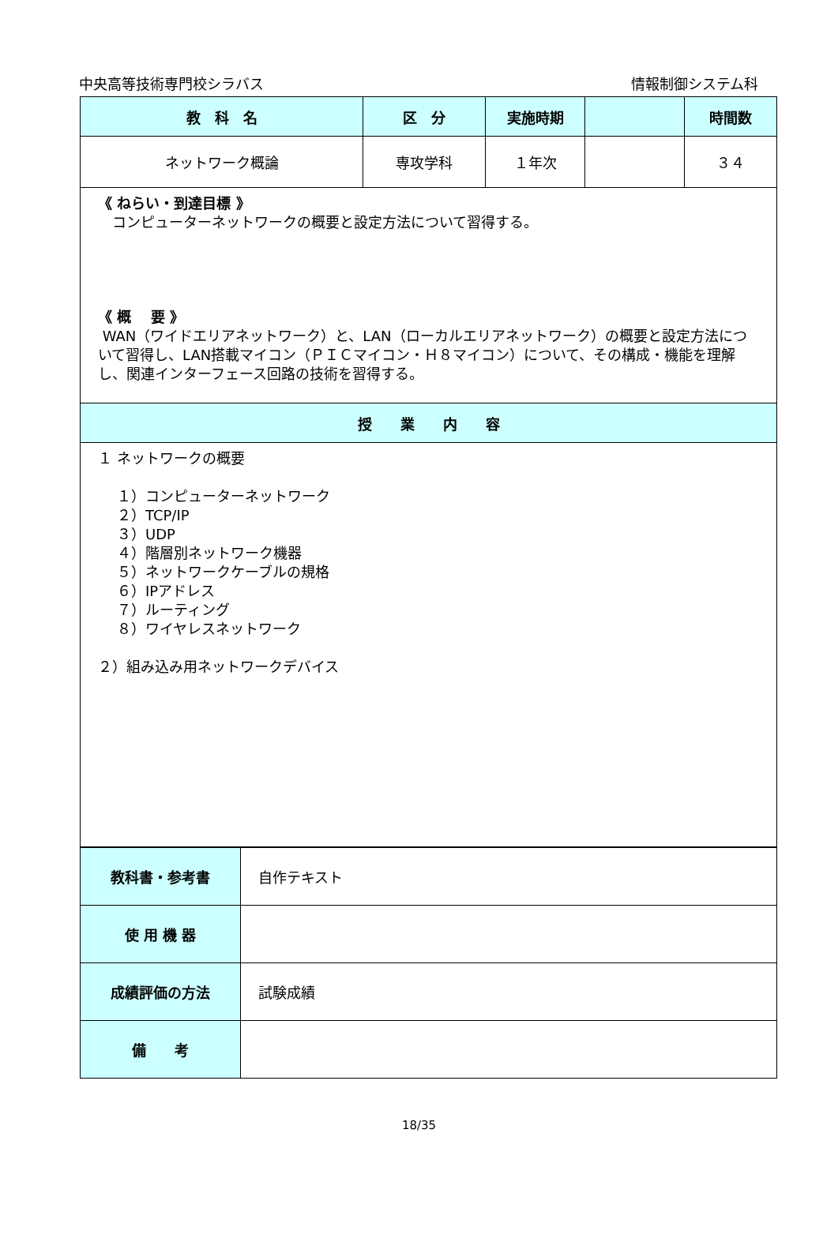中央高等技術専門校シラバス 情報制御システム科
| 教 科 名 | 区 分 | 実施時期 | | 時間数 |
| --- | --- | --- | --- | --- |
| ネットワーク概論 | 専攻学科 | １年次 | | ３４ |
| 《 ねらい・到達目標 》 コンピューターネットワークの概要と設定方法について習得する。 《 概 要 》 WAN（ワイドエリアネットワーク）と、LAN（ローカルエリアネットワーク）の概要と設定方法について習得し、LAN搭載マイコン（ＰＩＣマイコン・Ｈ８マイコン）について、その構成・機能を理解し、関連インターフェース回路の技術を習得する。 | | | | |
| 授 業 内 容 | | | | |
| １ ネットワークの概要 １）コンピューターネットワーク ２）TCP/IP ３）UDP ４）階層別ネットワーク機器 ５）ネットワークケーブルの規格 ６）IPアドレス ７）ルーティング ８）ワイヤレスネットワーク ２）組み込み用ネットワークデバイス | | | | |
| 教科書・参考書 | 自作テキスト |
| 使 用 機 器 | |
| 成績評価の方法 | 試験成績 |
| 備 考 | |
18/35